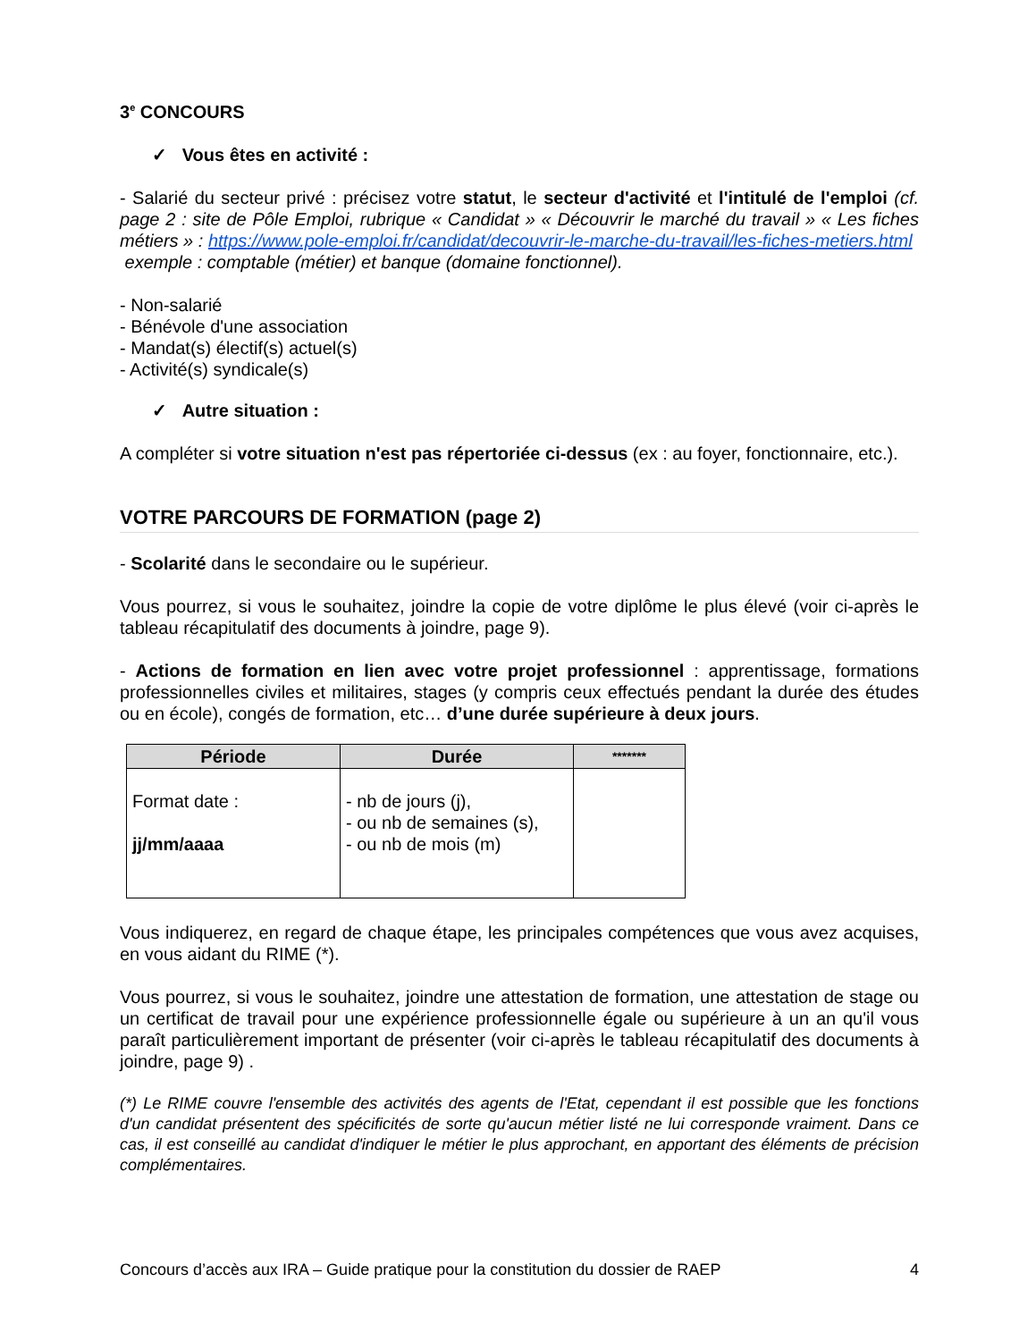3<sup>e</sup> CONCOURS
✓ Vous êtes en activité :
- Salarié du secteur privé : précisez votre statut, le secteur d'activité et l'intitulé de l'emploi (cf. page 2 : site de Pôle Emploi, rubrique « Candidat » « Découvrir le marché du travail » « Les fiches métiers » : https://www.pole-emploi.fr/candidat/decouvrir-le-marche-du-travail/les-fiches-metiers.html
exemple : comptable (métier) et banque (domaine fonctionnel).
- Non-salarié
- Bénévole d'une association
- Mandat(s) électif(s) actuel(s)
- Activité(s) syndicale(s)
✓ Autre situation :
A compléter si votre situation n'est pas répertoriée ci-dessus (ex : au foyer, fonctionnaire, etc.).
VOTRE PARCOURS DE FORMATION (page 2)
- Scolarité dans le secondaire ou le supérieur.
Vous pourrez, si vous le souhaitez, joindre la copie de votre diplôme le plus élevé (voir ci-après le tableau récapitulatif des documents à joindre, page 9).
- Actions de formation en lien avec votre projet professionnel : apprentissage, formations professionnelles civiles et militaires, stages (y compris ceux effectués pendant la durée des études ou en école), congés de formation, etc… d’une durée supérieure à deux jours.
| Période | Durée | ******* |
| --- | --- | --- |
| Format date : jj/mm/aaaa | - nb de jours (j), - ou nb de semaines (s), - ou nb de mois (m) | |
Vous indiquerez, en regard de chaque étape, les principales compétences que vous avez acquises, en vous aidant du RIME (*).
Vous pourrez, si vous le souhaitez, joindre une attestation de formation, une attestation de stage ou un certificat de travail pour une expérience professionnelle égale ou supérieure à un an qu'il vous paraît particulièrement important de présenter (voir ci-après le tableau récapitulatif des documents à joindre, page 9) .
(*) Le RIME couvre l'ensemble des activités des agents de l'Etat, cependant il est possible que les fonctions d'un candidat présentent des spécificités de sorte qu'aucun métier listé ne lui corresponde vraiment. Dans ce cas, il est conseillé au candidat d'indiquer le métier le plus approchant, en apportant des éléments de précision complémentaires.
Concours d’accès aux IRA – Guide pratique pour la constitution du dossier de RAEP 4